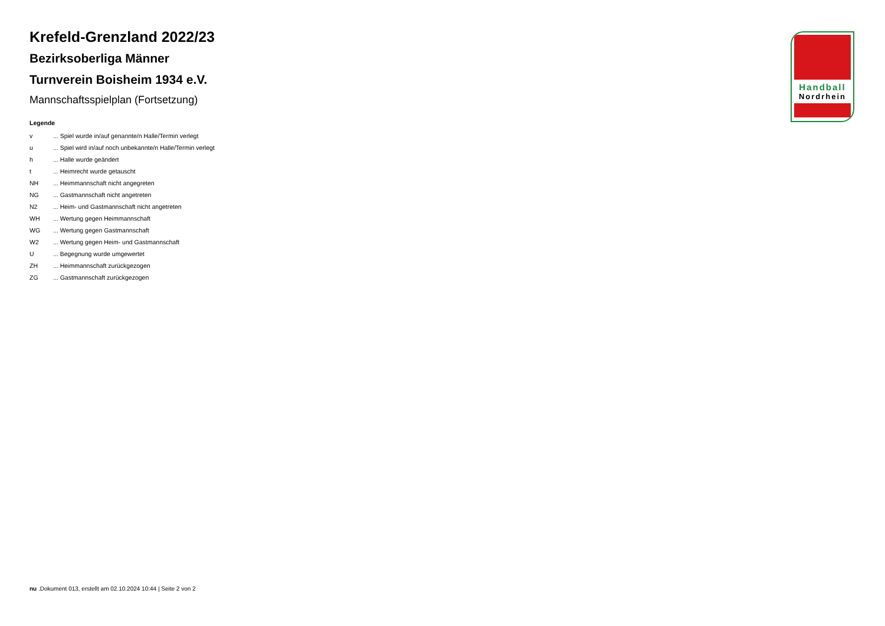Krefeld-Grenzland 2022/23
Bezirksoberliga Männer
Turnverein Boisheim 1934 e.V.
Mannschaftsspielplan (Fortsetzung)
Legende
| v | ... Spiel wurde in/auf genannte/n Halle/Termin verlegt |
| u | ... Spiel wird in/auf noch unbekannte/n Halle/Termin verlegt |
| h | ... Halle wurde geändert |
| t | ... Heimrecht wurde getauscht |
| NH | ... Heimmannschaft nicht angegreten |
| NG | ... Gastmannschaft nicht angetreten |
| N2 | ... Heim- und Gastmannschaft nicht angetreten |
| WH | ... Wertung gegen Heimmannschaft |
| WG | ... Wertung gegen Gastmannschaft |
| W2 | ... Wertung gegen Heim- und Gastmannschaft |
| U | ... Begegnung wurde umgewertet |
| ZH | ... Heimmannschaft zurückgezogen |
| ZG | ... Gastmannschaft zurückgezogen |
Handball
Nordrhein
nu .Dokument 013, erstellt am 02.10.2024 10:44 | Seite 2 von 2